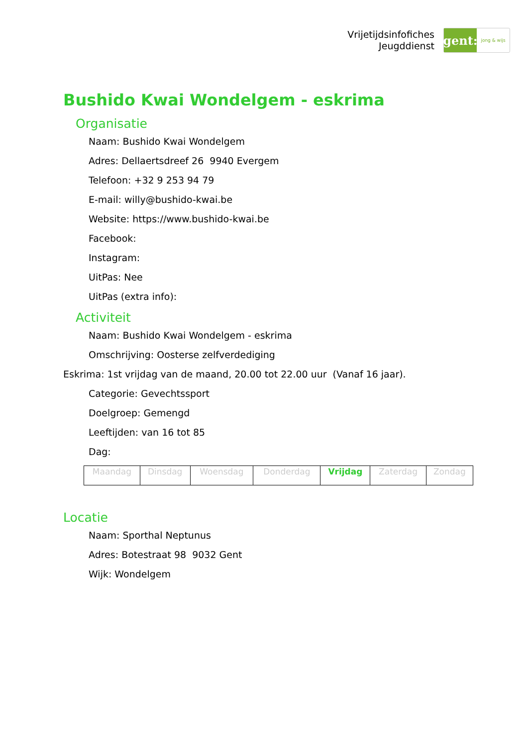Vrijetijdsinfofiches
Jeugddienst
gent:
jong & wijs
Bushido Kwai Wondelgem - eskrima
Organisatie
Naam: Bushido Kwai Wondelgem
Adres: Dellaertsdreef 26 9940 Evergem
Telefoon: +32 9 253 94 79
E-mail: willy@bushido-kwai.be
Website: https://www.bushido-kwai.be
Facebook:
Instagram:
UitPas: Nee
UitPas (extra info):
Activiteit
Naam: Bushido Kwai Wondelgem - eskrima
Omschrijving: Oosterse zelfverdediging
Eskrima: 1st vrijdag van de maand, 20.00 tot 22.00 uur (Vanaf 16 jaar).
Categorie: Gevechtssport
Doelgroep: Gemengd
Leeftijden: van 16 tot 85
Dag:
| Maandag | Dinsdag | Woensdag | Donderdag | Vrijdag | Zaterdag | Zondag |
Locatie
Naam: Sporthal Neptunus
Adres: Botestraat 98 9032 Gent
Wijk: Wondelgem